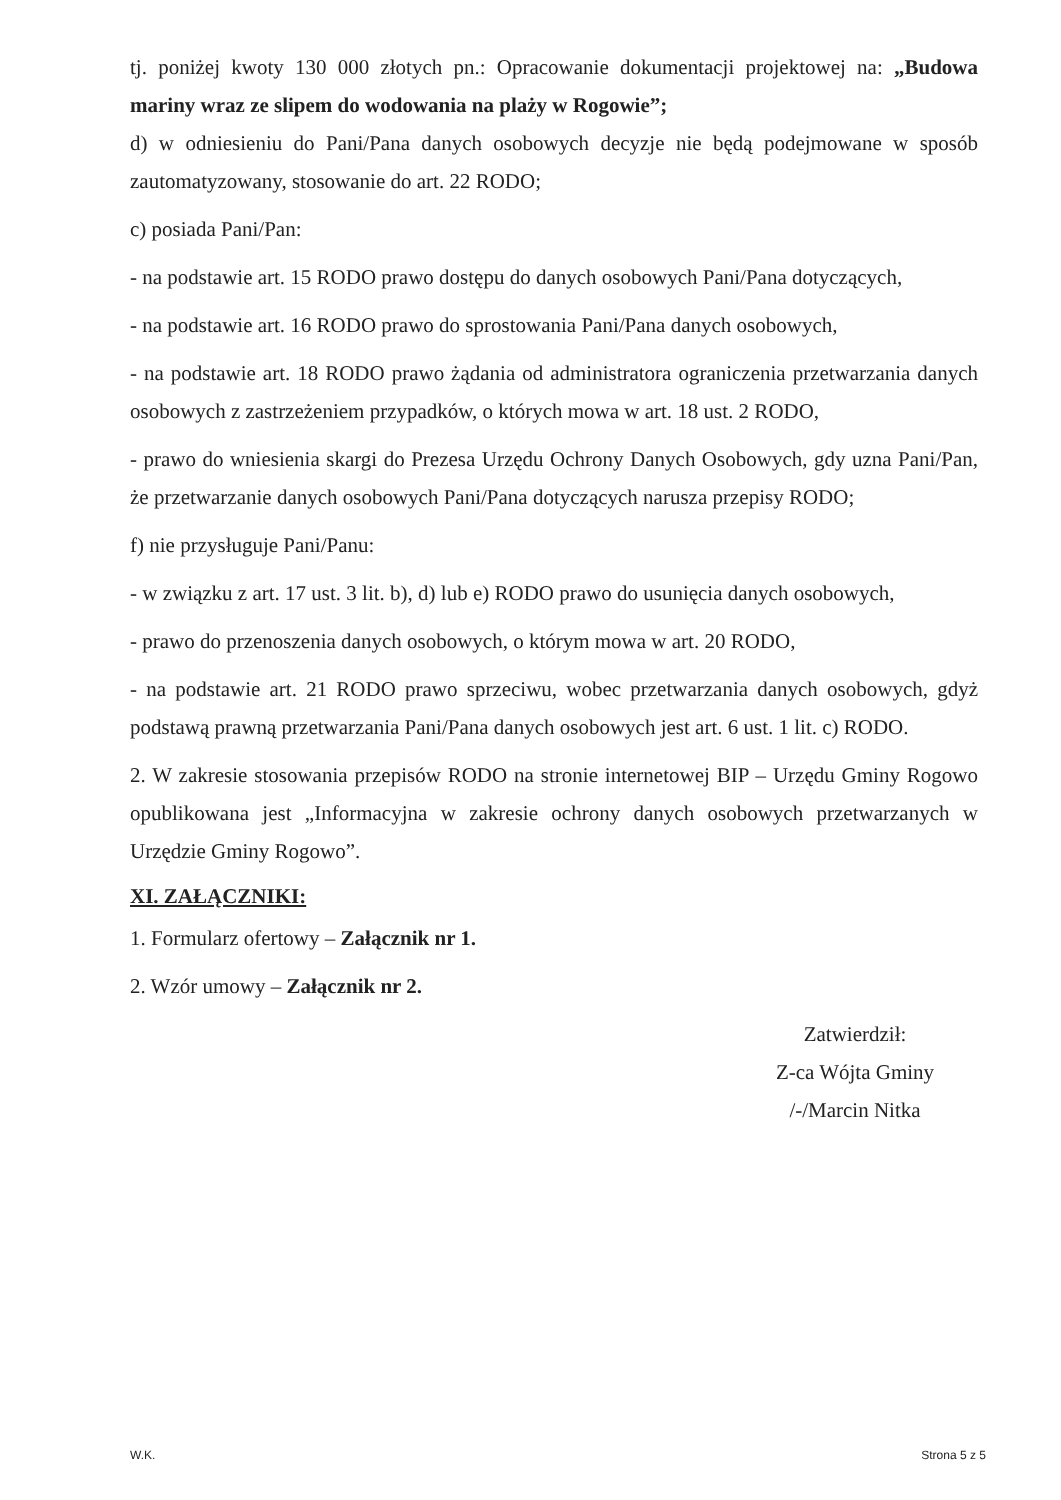tj. poniżej kwoty 130 000 złotych pn.: Opracowanie dokumentacji projektowej na: „Budowa mariny wraz ze slipem do wodowania na plaży w Rogowie”;
d) w odniesieniu do Pani/Pana danych osobowych decyzje nie będą podejmowane w sposób zautomatyzowany, stosowanie do art. 22 RODO;
c) posiada Pani/Pan:
- na podstawie art. 15 RODO prawo dostępu do danych osobowych Pani/Pana dotyczących,
- na podstawie art. 16 RODO prawo do sprostowania Pani/Pana danych osobowych,
- na podstawie art. 18 RODO prawo żądania od administratora ograniczenia przetwarzania danych osobowych z zastrzeżeniem przypadków, o których mowa w art. 18 ust. 2 RODO,
- prawo do wniesienia skargi do Prezesa Urzędu Ochrony Danych Osobowych, gdy uzna Pani/Pan, że przetwarzanie danych osobowych Pani/Pana dotyczących narusza przepisy RODO;
f) nie przysługuje Pani/Panu:
- w związku z art. 17 ust. 3 lit. b), d) lub e) RODO prawo do usunięcia danych osobowych,
- prawo do przenoszenia danych osobowych, o którym mowa w art. 20 RODO,
- na podstawie art. 21 RODO prawo sprzeciwu, wobec przetwarzania danych osobowych, gdyż podstawą prawną przetwarzania Pani/Pana danych osobowych jest art. 6 ust. 1 lit. c) RODO.
2. W zakresie stosowania przepisów RODO na stronie internetowej BIP – Urzędu Gminy Rogowo opublikowana jest „Informacyjna w zakresie ochrony danych osobowych przetwarzanych w Urzędzie Gminy Rogowo”.
XI. ZAŁĄCZNIKI:
1. Formularz ofertowy – Załącznik nr 1.
2. Wzór umowy – Załącznik nr 2.
Zatwierdził:
Z-ca Wójta Gminy
/-/Marcin Nitka
W.K. Strona 5 z 5